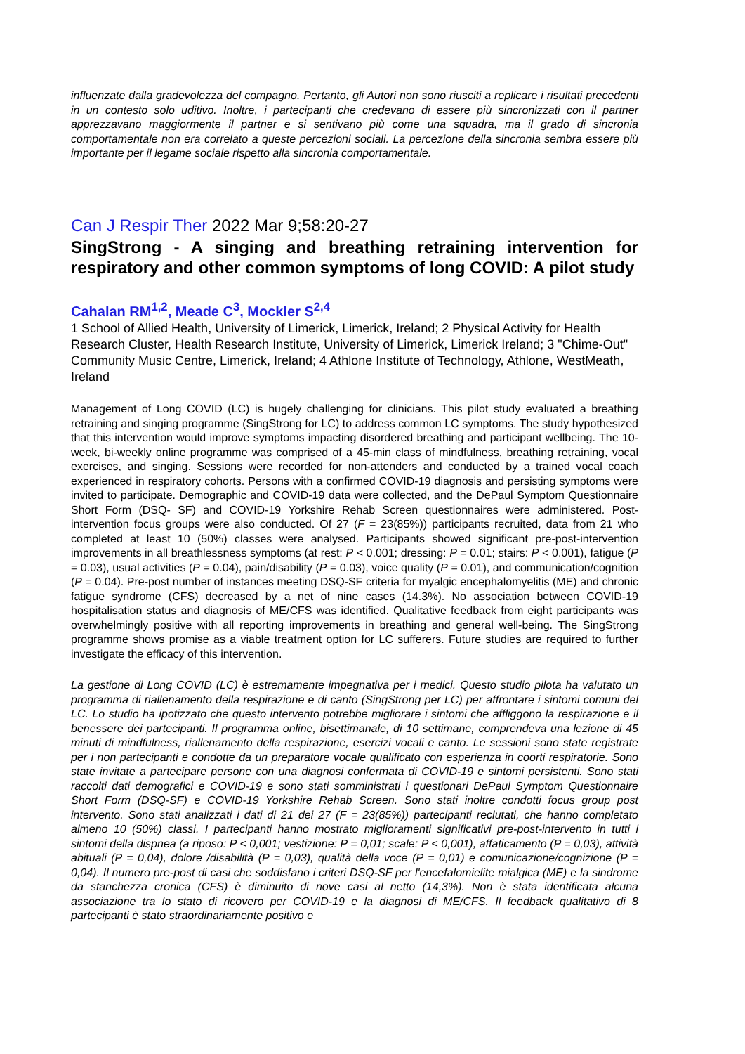influenzate dalla gradevolezza del compagno. Pertanto, gli Autori non sono riusciti a replicare i risultati precedenti in un contesto solo uditivo. Inoltre, i partecipanti che credevano di essere più sincronizzati con il partner apprezzavano maggiormente il partner e si sentivano più come una squadra, ma il grado di sincronia comportamentale non era correlato a queste percezioni sociali. La percezione della sincronia sembra essere più importante per il legame sociale rispetto alla sincronia comportamentale.
Can J Respir Ther 2022 Mar 9;58:20-27
SingStrong - A singing and breathing retraining intervention for respiratory and other common symptoms of long COVID: A pilot study
Cahalan RM<sup>1,2</sup>, Meade C<sup>3</sup>, Mockler S<sup>2,4</sup>
1 School of Allied Health, University of Limerick, Limerick, Ireland; 2 Physical Activity for Health Research Cluster, Health Research Institute, University of Limerick, Limerick Ireland; 3 "Chime-Out" Community Music Centre, Limerick, Ireland; 4 Athlone Institute of Technology, Athlone, WestMeath, Ireland
Management of Long COVID (LC) is hugely challenging for clinicians. This pilot study evaluated a breathing retraining and singing programme (SingStrong for LC) to address common LC symptoms. The study hypothesized that this intervention would improve symptoms impacting disordered breathing and participant wellbeing. The 10-week, bi-weekly online programme was comprised of a 45-min class of mindfulness, breathing retraining, vocal exercises, and singing. Sessions were recorded for non-attenders and conducted by a trained vocal coach experienced in respiratory cohorts. Persons with a confirmed COVID-19 diagnosis and persisting symptoms were invited to participate. Demographic and COVID-19 data were collected, and the DePaul Symptom Questionnaire Short Form (DSQ- SF) and COVID-19 Yorkshire Rehab Screen questionnaires were administered. Post-intervention focus groups were also conducted. Of 27 (F = 23(85%)) participants recruited, data from 21 who completed at least 10 (50%) classes were analysed. Participants showed significant pre-post-intervention improvements in all breathlessness symptoms (at rest: P < 0.001; dressing: P = 0.01; stairs: P < 0.001), fatigue (P = 0.03), usual activities (P = 0.04), pain/disability (P = 0.03), voice quality (P = 0.01), and communication/cognition (P = 0.04). Pre-post number of instances meeting DSQ-SF criteria for myalgic encephalomyelitis (ME) and chronic fatigue syndrome (CFS) decreased by a net of nine cases (14.3%). No association between COVID-19 hospitalisation status and diagnosis of ME/CFS was identified. Qualitative feedback from eight participants was overwhelmingly positive with all reporting improvements in breathing and general well-being. The SingStrong programme shows promise as a viable treatment option for LC sufferers. Future studies are required to further investigate the efficacy of this intervention.
La gestione di Long COVID (LC) è estremamente impegnativa per i medici. Questo studio pilota ha valutato un programma di riallenamento della respirazione e di canto (SingStrong per LC) per affrontare i sintomi comuni del LC. Lo studio ha ipotizzato che questo intervento potrebbe migliorare i sintomi che affliggono la respirazione e il benessere dei partecipanti. Il programma online, bisettimanale, di 10 settimane, comprendeva una lezione di 45 minuti di mindfulness, riallenamento della respirazione, esercizi vocali e canto. Le sessioni sono state registrate per i non partecipanti e condotte da un preparatore vocale qualificato con esperienza in coorti respiratorie. Sono state invitate a partecipare persone con una diagnosi confermata di COVID-19 e sintomi persistenti. Sono stati raccolti dati demografici e COVID-19 e sono stati somministrati i questionari DePaul Symptom Questionnaire Short Form (DSQ-SF) e COVID-19 Yorkshire Rehab Screen. Sono stati inoltre condotti focus group post intervento. Sono stati analizzati i dati di 21 dei 27 (F = 23(85%)) partecipanti reclutati, che hanno completato almeno 10 (50%) classi. I partecipanti hanno mostrato miglioramenti significativi pre-post-intervento in tutti i sintomi della dispnea (a riposo: P < 0,001; vestizione: P = 0,01; scale: P < 0,001), affaticamento (P = 0,03), attività abituali (P = 0,04), dolore /disabilità (P = 0,03), qualità della voce (P = 0,01) e comunicazione/cognizione (P = 0,04). Il numero pre-post di casi che soddisfano i criteri DSQ-SF per l'encefalomielite mialgica (ME) e la sindrome da stanchezza cronica (CFS) è diminuito di nove casi al netto (14,3%). Non è stata identificata alcuna associazione tra lo stato di ricovero per COVID-19 e la diagnosi di ME/CFS. Il feedback qualitativo di 8 partecipanti è stato straordinariamente positivo e